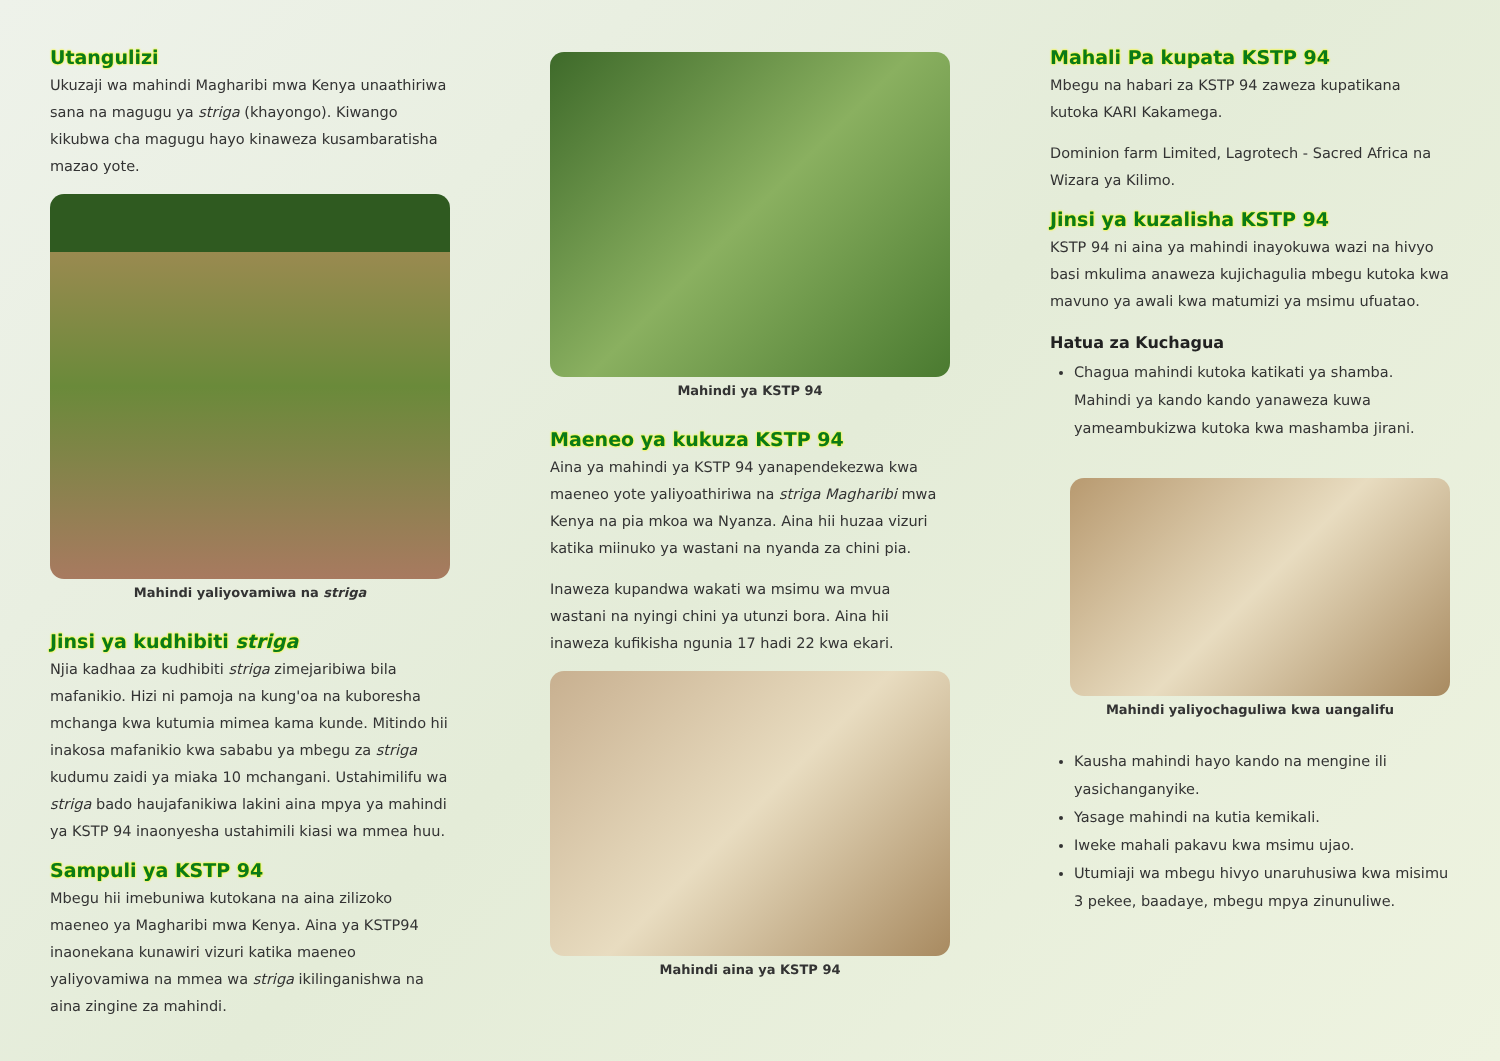Utangulizi
Ukuzaji wa mahindi Magharibi mwa Kenya unaathiriwa sana na magugu ya striga (khayongo). Kiwango kikubwa cha magugu hayo kinaweza kusambaratisha mazao yote.
Mahindi yaliyovamiwa na striga
Jinsi ya kudhibiti striga
Njia kadhaa za kudhibiti striga zimejaribiwa bila mafanikio. Hizi ni pamoja na kung'oa na kuboresha mchanga kwa kutumia mimea kama kunde. Mitindo hii inakosa mafanikio kwa sababu ya mbegu za striga kudumu zaidi ya miaka 10 mchangani. Ustahimilifu wa striga bado haujafanikiwa lakini aina mpya ya mahindi ya KSTP 94 inaonyesha ustahimili kiasi wa mmea huu.
Sampuli ya KSTP 94
Mbegu hii imebuniwa kutokana na aina zilizoko maeneo ya Magharibi mwa Kenya. Aina ya KSTP94 inaonekana kunawiri vizuri katika maeneo yaliyovamiwa na mmea wa striga ikilinganishwa na aina zingine za mahindi.
Mahindi ya KSTP 94
Maeneo ya kukuza KSTP 94
Aina ya mahindi ya KSTP 94 yanapendekezwa kwa maeneo yote yaliyoathiriwa na striga Magharibi mwa Kenya na pia mkoa wa Nyanza. Aina hii huzaa vizuri katika miinuko ya wastani na nyanda za chini pia.
Inaweza kupandwa wakati wa msimu wa mvua wastani na nyingi chini ya utunzi bora. Aina hii inaweza kufikisha ngunia 17 hadi 22 kwa ekari.
Mahindi aina ya KSTP 94
Mahali Pa kupata KSTP 94
Mbegu na habari za KSTP 94 zaweza kupatikana kutoka KARI Kakamega.
Dominion farm Limited, Lagrotech - Sacred Africa na Wizara ya Kilimo.
Jinsi ya kuzalisha KSTP 94
KSTP 94 ni aina ya mahindi inayokuwa wazi na hivyo basi mkulima anaweza kujichagulia mbegu kutoka kwa mavuno ya awali kwa matumizi ya msimu ufuatao.
Hatua za Kuchagua
Chagua mahindi kutoka katikati ya shamba. Mahindi ya kando kando yanaweza kuwa yameambukizwa kutoka kwa mashamba jirani.
Mahindi yaliyochaguliwa kwa uangalifu
Kausha mahindi hayo kando na mengine ili yasichanganyike.
Yasage mahindi na kutia kemikali.
Iweke mahali pakavu kwa msimu ujao.
Utumiaji wa mbegu hivyo unaruhusiwa kwa misimu 3 pekee, baadaye, mbegu mpya zinunuliwe.